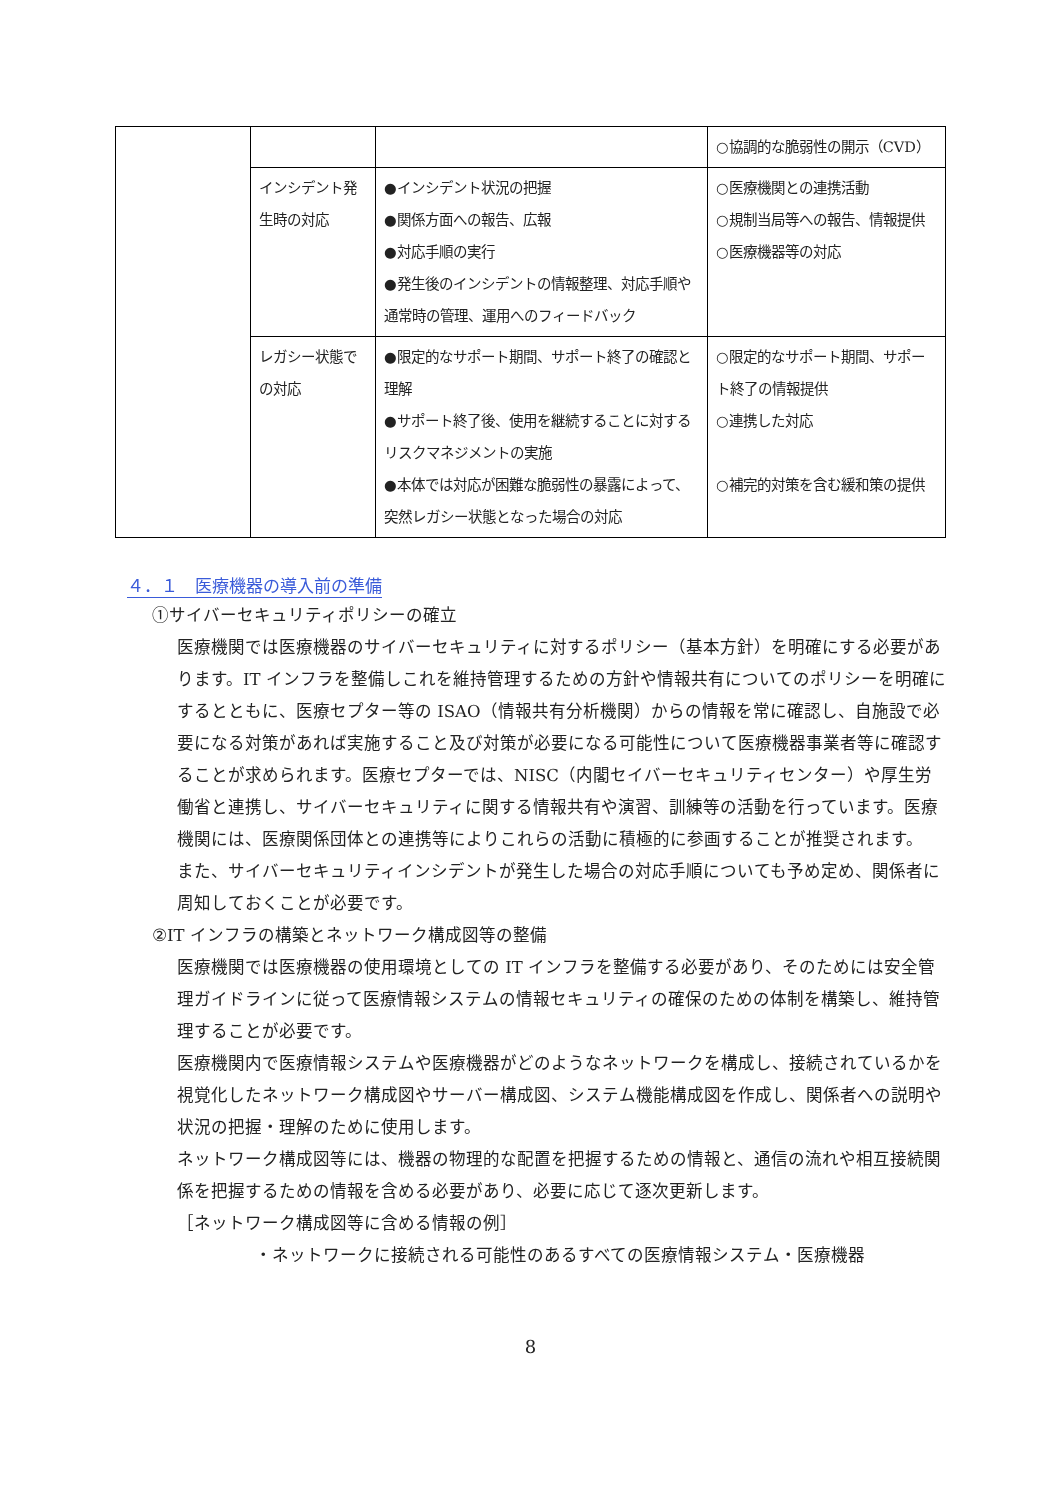| | | | ○協調的な脆弱性の開示（CVD） |
| | インシデント発生時の対応 | ●インシデント状況の把握 ●関係方面への報告、広報 ●対応手順の実行 ●発生後のインシデントの情報整理、対応手順や通常時の管理、運用へのフィードバック | ○医療機関との連携活動 ○規制当局等への報告、情報提供 ○医療機器等の対応 |
| | レガシー状態での対応 | ●限定的なサポート期間、サポート終了の確認と理解 ●サポート終了後、使用を継続することに対するリスクマネジメントの実施 ●本体では対応が困難な脆弱性の暴露によって、突然レガシー状態となった場合の対応 | ○限定的なサポート期間、サポート終了の情報提供 ○連携した対応 ○補完的対策を含む緩和策の提供 |
４．１　医療機器の導入前の準備
①サイバーセキュリティポリシーの確立
医療機関では医療機器のサイバーセキュリティに対するポリシー（基本方針）を明確にする必要があります。IT インフラを整備しこれを維持管理するための方針や情報共有についてのポリシーを明確にするとともに、医療セプター等の ISAO（情報共有分析機関）からの情報を常に確認し、自施設で必要になる対策があれば実施すること及び対策が必要になる可能性について医療機器事業者等に確認することが求められます。医療セプターでは、NISC（内閣セイバーセキュリティセンター）や厚生労働省と連携し、サイバーセキュリティに関する情報共有や演習、訓練等の活動を行っています。医療機関には、医療関係団体との連携等によりこれらの活動に積極的に参画することが推奨されます。
また、サイバーセキュリティインシデントが発生した場合の対応手順についても予め定め、関係者に周知しておくことが必要です。
②IT インフラの構築とネットワーク構成図等の整備
医療機関では医療機器の使用環境としての IT インフラを整備する必要があり、そのためには安全管理ガイドラインに従って医療情報システムの情報セキュリティの確保のための体制を構築し、維持管理することが必要です。
医療機関内で医療情報システムや医療機器がどのようなネットワークを構成し、接続されているかを視覚化したネットワーク構成図やサーバー構成図、システム機能構成図を作成し、関係者への説明や状況の把握・理解のために使用します。
ネットワーク構成図等には、機器の物理的な配置を把握するための情報と、通信の流れや相互接続関係を把握するための情報を含める必要があり、必要に応じて逐次更新します。
［ネットワーク構成図等に含める情報の例］
・ネットワークに接続される可能性のあるすべての医療情報システム・医療機器
8